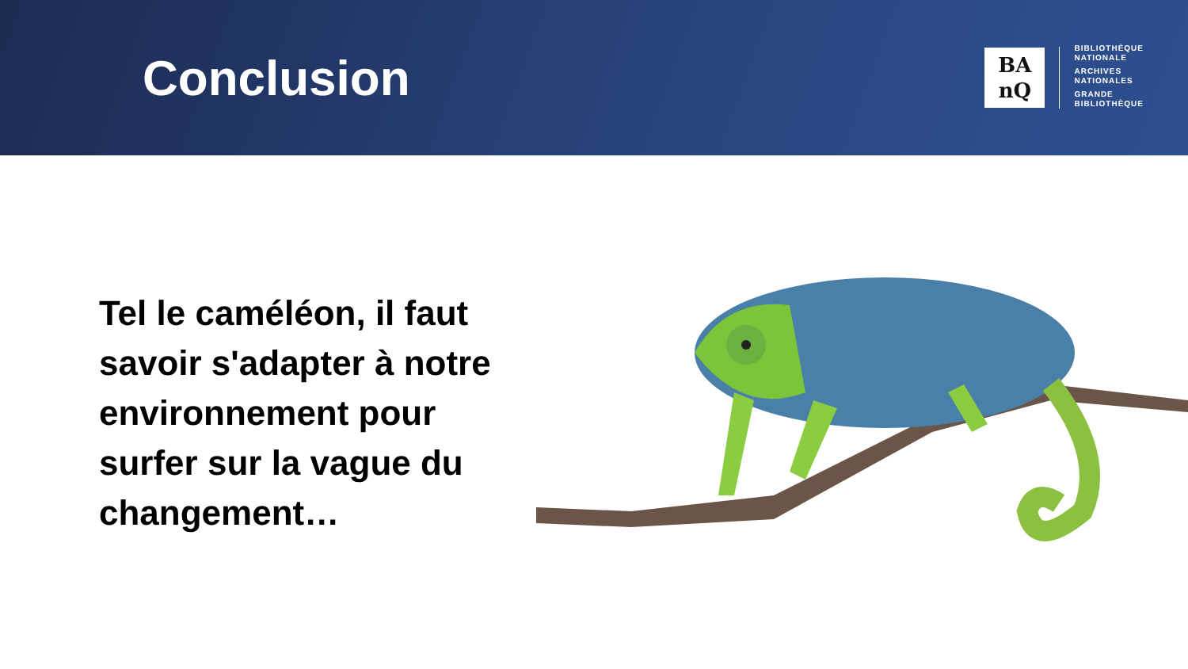Conclusion
BA
nQ
BIBLIOTHÈQUE
NATIONALE
ARCHIVES
NATIONALES
GRANDE
BIBLIOTHÈQUE
Tel le caméléon, il faut savoir s'adapter à notre environnement pour surfer sur la vague du changement…